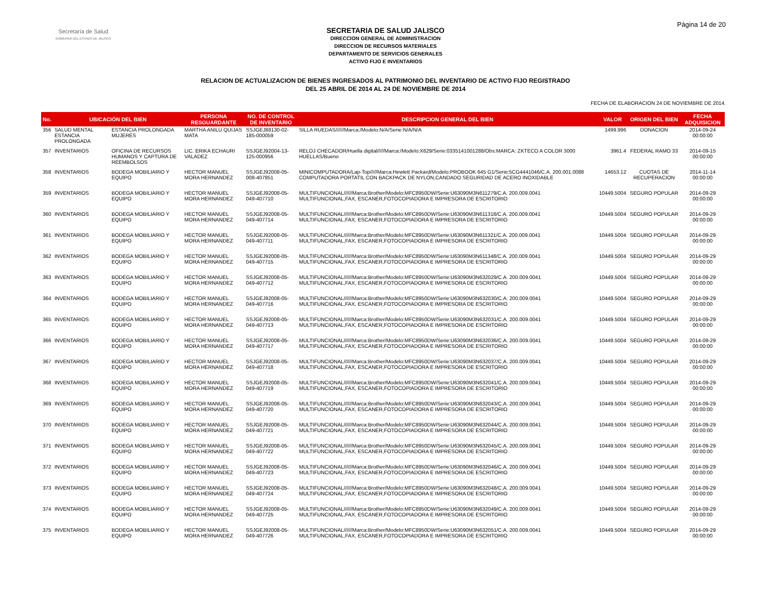Página 14 de 20
Secretaría de Salud
GOBIERNO DEL ESTADO DE JALISCO
SECRETARIA DE SALUD JALISCO
DIRECCION GENERAL DE ADMINISTRACION
DIRECCION DE RECURSOS MATERIALES
DEPARTAMENTO DE SERVICIOS GENERALES
ACTIVO FIJO E INVENTARIOS
RELACION DE ACTUALIZACION DE BIENES INGRESADOS AL PATRIMONIO DEL INVENTARIO DE ACTIVO FIJO REGISTRADO
DEL 25 ABRIL DE 2014 AL 24 DE NOVIEMBRE DE 2014
FECHA DE ELABORACION 24 DE NOVIEMBRE DE 2014.
| No. | UBICACIÓN DEL BIEN | | PERSONA RESGUARDANTE | NO. DE CONTROL DE INVENTARIO | DESCRIPCION GENERAL DEL BIEN | VALOR | ORIGEN DEL BIEN | FECHA ADQUISICION |
| --- | --- | --- | --- | --- | --- | --- | --- | --- |
| 356 | SALUD MENTAL ESTANCIA PROLONGADA | ESTANCIA PROLONGADA MUJERES | MARTHA ANILU QUIJAS MATA | SSJGEJ88130-02-185-000059 | SILLA RUEDAS//////Marca:/Modelo:N/A/Serie:N/A/N/A | 1499.996 | DONACION | 2014-09-24 00:00:00 |
| 357 | INVENTARIOS | OFICINA DE RECURSOS HUMANOS Y CAPTURA DE REEMBOLSOS | LIC. ERIKA ECHAURI VALADEZ | SSJGEJ92004-13-125-000956 | RELOJ CHECADOR/Huella digital/////Marca:/Modelo:X629/Serie:0335141001288/Obs:MARCA: ZKTECO A COLOR 3000 HUELLAS/Bueno | 3961.4 | FEDERAL RAMO 33 | 2014-09-15 00:00:00 |
| 358 | INVENTARIOS | BODEGA MOBILIARIO Y EQUIPO | HECTOR MANUEL MORA HERNANDEZ | SSJGEJ92008-05-008-407851 | MINICOMPUTADORA/Lap-Top/////Marca:Hewlett Packard/Modelo:PROBOOK 645 G1/Serie:5CG4441046/C.A. 200.001.0088 COMPUTADORA PORTATIL CON BACKPACK DE NYLON,CANDADO SEGURIDAD DE ACERO INOXIDABLE | 14653.12 | CUOTAS DE RECUPERACION | 2014-11-14 00:00:00 |
| 359 | INVENTARIOS | BODEGA MOBILIARIO Y EQUIPO | HECTOR MANUEL MORA HERNANDEZ | SSJGEJ92008-05-049-407710 | MULTIFUNCIONAL//////Marca:Brother/Modelo:MFC8950DW/Serie:U63090M3N611279/C.A. 200.009.0041 MULTIFUNCIONAL,FAX, ESCANER,FOTOCOPIADORA E IMPRESORA DE ESCRITORIO | 10449.5004 | SEGURO POPULAR | 2014-09-29 00:00:00 |
| 360 | INVENTARIOS | BODEGA MOBILIARIO Y EQUIPO | HECTOR MANUEL MORA HERNANDEZ | SSJGEJ92008-05-049-407714 | MULTIFUNCIONAL//////Marca:Brother/Modelo:MFC8950DW/Serie:U63090M3N611318/C.A. 200.009.0041 MULTIFUNCIONAL,FAX, ESCANER,FOTOCOPIADORA E IMPRESORA DE ESCRITORIO | 10449.5004 | SEGURO POPULAR | 2014-09-29 00:00:00 |
| 361 | INVENTARIOS | BODEGA MOBILIARIO Y EQUIPO | HECTOR MANUEL MORA HERNANDEZ | SSJGEJ92008-05-049-407711 | MULTIFUNCIONAL//////Marca:Brother/Modelo:MFC8950DW/Serie:U63090M3N611321/C.A. 200.009.0041 MULTIFUNCIONAL,FAX, ESCANER,FOTOCOPIADORA E IMPRESORA DE ESCRITORIO | 10449.5004 | SEGURO POPULAR | 2014-09-29 00:00:00 |
| 362 | INVENTARIOS | BODEGA MOBILIARIO Y EQUIPO | HECTOR MANUEL MORA HERNANDEZ | SSJGEJ92008-05-049-407715 | MULTIFUNCIONAL//////Marca:Brother/Modelo:MFC8950DW/Serie:U63090M3N611348/C.A. 200.009.0041 MULTIFUNCIONAL,FAX, ESCANER,FOTOCOPIADORA E IMPRESORA DE ESCRITORIO | 10449.5004 | SEGURO POPULAR | 2014-09-29 00:00:00 |
| 363 | INVENTARIOS | BODEGA MOBILIARIO Y EQUIPO | HECTOR MANUEL MORA HERNANDEZ | SSJGEJ92008-05-049-407712 | MULTIFUNCIONAL//////Marca:Brother/Modelo:MFC8950DW/Serie:U63090M3N632029/C.A. 200.009.0041 MULTIFUNCIONAL,FAX, ESCANER,FOTOCOPIADORA E IMPRESORA DE ESCRITORIO | 10449.5004 | SEGURO POPULAR | 2014-09-29 00:00:00 |
| 364 | INVENTARIOS | BODEGA MOBILIARIO Y EQUIPO | HECTOR MANUEL MORA HERNANDEZ | SSJGEJ92008-05-049-407716 | MULTIFUNCIONAL//////Marca:Brother/Modelo:MFC8950DW/Serie:U63090M3N632030/C.A. 200.009.0041 MULTIFUNCIONAL,FAX, ESCANER,FOTOCOPIADORA E IMPRESORA DE ESCRITORIO | 10449.5004 | SEGURO POPULAR | 2014-09-29 00:00:00 |
| 365 | INVENTARIOS | BODEGA MOBILIARIO Y EQUIPO | HECTOR MANUEL MORA HERNANDEZ | SSJGEJ92008-05-049-407713 | MULTIFUNCIONAL//////Marca:Brother/Modelo:MFC8950DW/Serie:U63090M3N632031/C.A. 200.009.0041 MULTIFUNCIONAL,FAX, ESCANER,FOTOCOPIADORA E IMPRESORA DE ESCRITORIO | 10449.5004 | SEGURO POPULAR | 2014-09-29 00:00:00 |
| 366 | INVENTARIOS | BODEGA MOBILIARIO Y EQUIPO | HECTOR MANUEL MORA HERNANDEZ | SSJGEJ92008-05-049-407717 | MULTIFUNCIONAL//////Marca:Brother/Modelo:MFC8950DW/Serie:U63090M3N632036/C.A. 200.009.0041 MULTIFUNCIONAL,FAX, ESCANER,FOTOCOPIADORA E IMPRESORA DE ESCRITORIO | 10449.5004 | SEGURO POPULAR | 2014-09-29 00:00:00 |
| 367 | INVENTARIOS | BODEGA MOBILIARIO Y EQUIPO | HECTOR MANUEL MORA HERNANDEZ | SSJGEJ92008-05-049-407718 | MULTIFUNCIONAL//////Marca:Brother/Modelo:MFC8950DW/Serie:U63090M3N632037/C.A. 200.009.0041 MULTIFUNCIONAL,FAX, ESCANER,FOTOCOPIADORA E IMPRESORA DE ESCRITORIO | 10449.5004 | SEGURO POPULAR | 2014-09-29 00:00:00 |
| 368 | INVENTARIOS | BODEGA MOBILIARIO Y EQUIPO | HECTOR MANUEL MORA HERNANDEZ | SSJGEJ92008-05-049-407719 | MULTIFUNCIONAL//////Marca:Brother/Modelo:MFC8950DW/Serie:U63090M3N632041/C.A. 200.009.0041 MULTIFUNCIONAL,FAX, ESCANER,FOTOCOPIADORA E IMPRESORA DE ESCRITORIO | 10449.5004 | SEGURO POPULAR | 2014-09-29 00:00:00 |
| 369 | INVENTARIOS | BODEGA MOBILIARIO Y EQUIPO | HECTOR MANUEL MORA HERNANDEZ | SSJGEJ92008-05-049-407720 | MULTIFUNCIONAL//////Marca:Brother/Modelo:MFC8950DW/Serie:U63090M3N632043/C.A. 200.009.0041 MULTIFUNCIONAL,FAX, ESCANER,FOTOCOPIADORA E IMPRESORA DE ESCRITORIO | 10449.5004 | SEGURO POPULAR | 2014-09-29 00:00:00 |
| 370 | INVENTARIOS | BODEGA MOBILIARIO Y EQUIPO | HECTOR MANUEL MORA HERNANDEZ | SSJGEJ92008-05-049-407721 | MULTIFUNCIONAL//////Marca:Brother/Modelo:MFC8950DW/Serie:U63090M3N632044/C.A. 200.009.0041 MULTIFUNCIONAL,FAX, ESCANER,FOTOCOPIADORA E IMPRESORA DE ESCRITORIO | 10449.5004 | SEGURO POPULAR | 2014-09-29 00:00:00 |
| 371 | INVENTARIOS | BODEGA MOBILIARIO Y EQUIPO | HECTOR MANUEL MORA HERNANDEZ | SSJGEJ92008-05-049-407722 | MULTIFUNCIONAL//////Marca:Brother/Modelo:MFC8950DW/Serie:U63090M3N632045/C.A. 200.009.0041 MULTIFUNCIONAL,FAX, ESCANER,FOTOCOPIADORA E IMPRESORA DE ESCRITORIO | 10449.5004 | SEGURO POPULAR | 2014-09-29 00:00:00 |
| 372 | INVENTARIOS | BODEGA MOBILIARIO Y EQUIPO | HECTOR MANUEL MORA HERNANDEZ | SSJGEJ92008-05-049-407723 | MULTIFUNCIONAL//////Marca:Brother/Modelo:MFC8950DW/Serie:U63090M3N632046/C.A. 200.009.0041 MULTIFUNCIONAL,FAX, ESCANER,FOTOCOPIADORA E IMPRESORA DE ESCRITORIO | 10449.5004 | SEGURO POPULAR | 2014-09-29 00:00:00 |
| 373 | INVENTARIOS | BODEGA MOBILIARIO Y EQUIPO | HECTOR MANUEL MORA HERNANDEZ | SSJGEJ92008-05-049-407724 | MULTIFUNCIONAL//////Marca:Brother/Modelo:MFC8950DW/Serie:U63090M3N632048/C.A. 200.009.0041 MULTIFUNCIONAL,FAX, ESCANER,FOTOCOPIADORA E IMPRESORA DE ESCRITORIO | 10449.5004 | SEGURO POPULAR | 2014-09-29 00:00:00 |
| 374 | INVENTARIOS | BODEGA MOBILIARIO Y EQUIPO | HECTOR MANUEL MORA HERNANDEZ | SSJGEJ92008-05-049-407725 | MULTIFUNCIONAL//////Marca:Brother/Modelo:MFC8950DW/Serie:U63090M3N632049/C.A. 200.009.0041 MULTIFUNCIONAL,FAX, ESCANER,FOTOCOPIADORA E IMPRESORA DE ESCRITORIO | 10449.5004 | SEGURO POPULAR | 2014-09-29 00:00:00 |
| 375 | INVENTARIOS | BODEGA MOBILIARIO Y EQUIPO | HECTOR MANUEL MORA HERNANDEZ | SSJGEJ92008-05-049-407726 | MULTIFUNCIONAL//////Marca:Brother/Modelo:MFC8950DW/Serie:U63090M3N632051/C.A. 200.009.0041 MULTIFUNCIONAL,FAX, ESCANER,FOTOCOPIADORA E IMPRESORA DE ESCRITORIO | 10449.5004 | SEGURO POPULAR | 2014-09-29 00:00:00 |